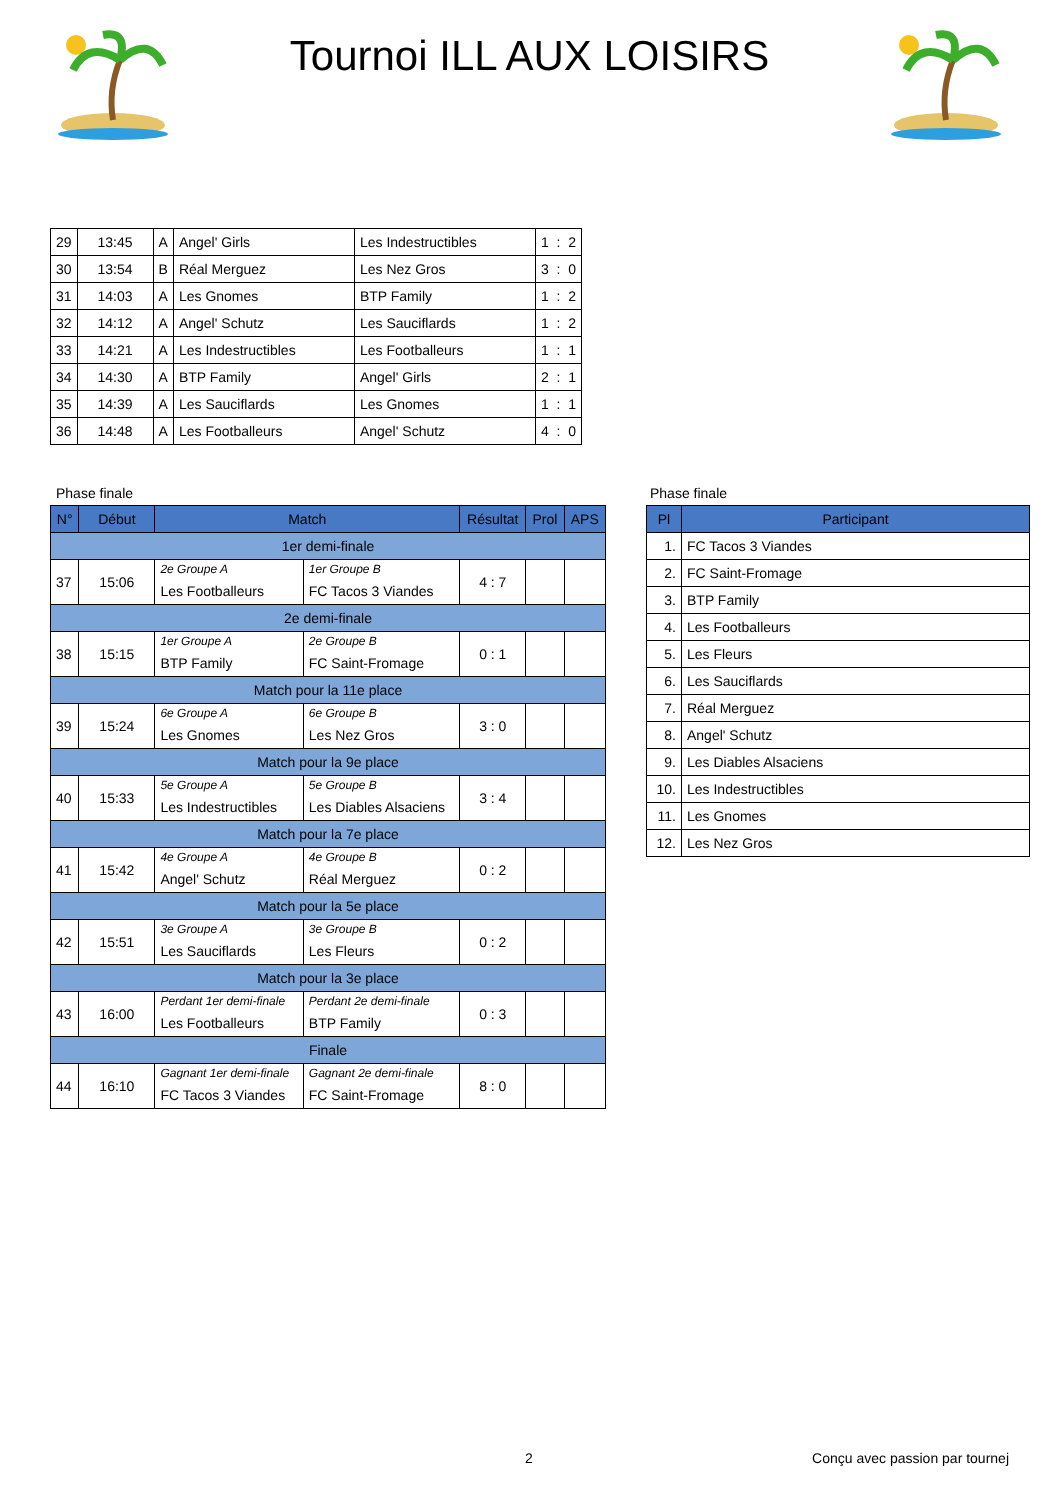Tournoi ILL AUX LOISIRS
| 29 | 13:45 | A | Angel' Girls | Les Indestructibles | 1 : 2 |
| 30 | 13:54 | B | Réal Merguez | Les Nez Gros | 3 : 0 |
| 31 | 14:03 | A | Les Gnomes | BTP Family | 1 : 2 |
| 32 | 14:12 | A | Angel' Schutz | Les Sauciflards | 1 : 2 |
| 33 | 14:21 | A | Les Indestructibles | Les Footballeurs | 1 : 1 |
| 34 | 14:30 | A | BTP Family | Angel' Girls | 2 : 1 |
| 35 | 14:39 | A | Les Sauciflards | Les Gnomes | 1 : 1 |
| 36 | 14:48 | A | Les Footballeurs | Angel' Schutz | 4 : 0 |
Phase finale
| N° | Début | Match | | Résultat | Prol | APS |
| --- | --- | --- | --- | --- | --- | --- |
| 1er demi-finale | | | | | | |
| 37 | 15:06 | 2e Groupe A | 1er Groupe B | 4 : 7 | | |
| | | Les Footballeurs | FC Tacos 3 Viandes | | | |
| 2e demi-finale | | | | | | |
| 38 | 15:15 | 1er Groupe A | 2e Groupe B | 0 : 1 | | |
| | | BTP Family | FC Saint-Fromage | | | |
| Match pour la 11e place | | | | | | |
| 39 | 15:24 | 6e Groupe A | 6e Groupe B | 3 : 0 | | |
| | | Les Gnomes | Les Nez Gros | | | |
| Match pour la 9e place | | | | | | |
| 40 | 15:33 | 5e Groupe A | 5e Groupe B | 3 : 4 | | |
| | | Les Indestructibles | Les Diables Alsaciens | | | |
| Match pour la 7e place | | | | | | |
| 41 | 15:42 | 4e Groupe A | 4e Groupe B | 0 : 2 | | |
| | | Angel' Schutz | Réal Merguez | | | |
| Match pour la 5e place | | | | | | |
| 42 | 15:51 | 3e Groupe A | 3e Groupe B | 0 : 2 | | |
| | | Les Sauciflards | Les Fleurs | | | |
| Match pour la 3e place | | | | | | |
| 43 | 16:00 | Perdant 1er demi-finale | Perdant 2e demi-finale | 0 : 3 | | |
| | | Les Footballeurs | BTP Family | | | |
| Finale | | | | | | |
| 44 | 16:10 | Gagnant 1er demi-finale | Gagnant 2e demi-finale | 8 : 0 | | |
| | | FC Tacos 3 Viandes | FC Saint-Fromage | | | |
Phase finale
| Pl | Participant |
| --- | --- |
| 1. | FC Tacos 3 Viandes |
| 2. | FC Saint-Fromage |
| 3. | BTP Family |
| 4. | Les Footballeurs |
| 5. | Les Fleurs |
| 6. | Les Sauciflards |
| 7. | Réal Merguez |
| 8. | Angel' Schutz |
| 9. | Les Diables Alsaciens |
| 10. | Les Indestructibles |
| 11. | Les Gnomes |
| 12. | Les Nez Gros |
2 Conçu avec passion par tournej